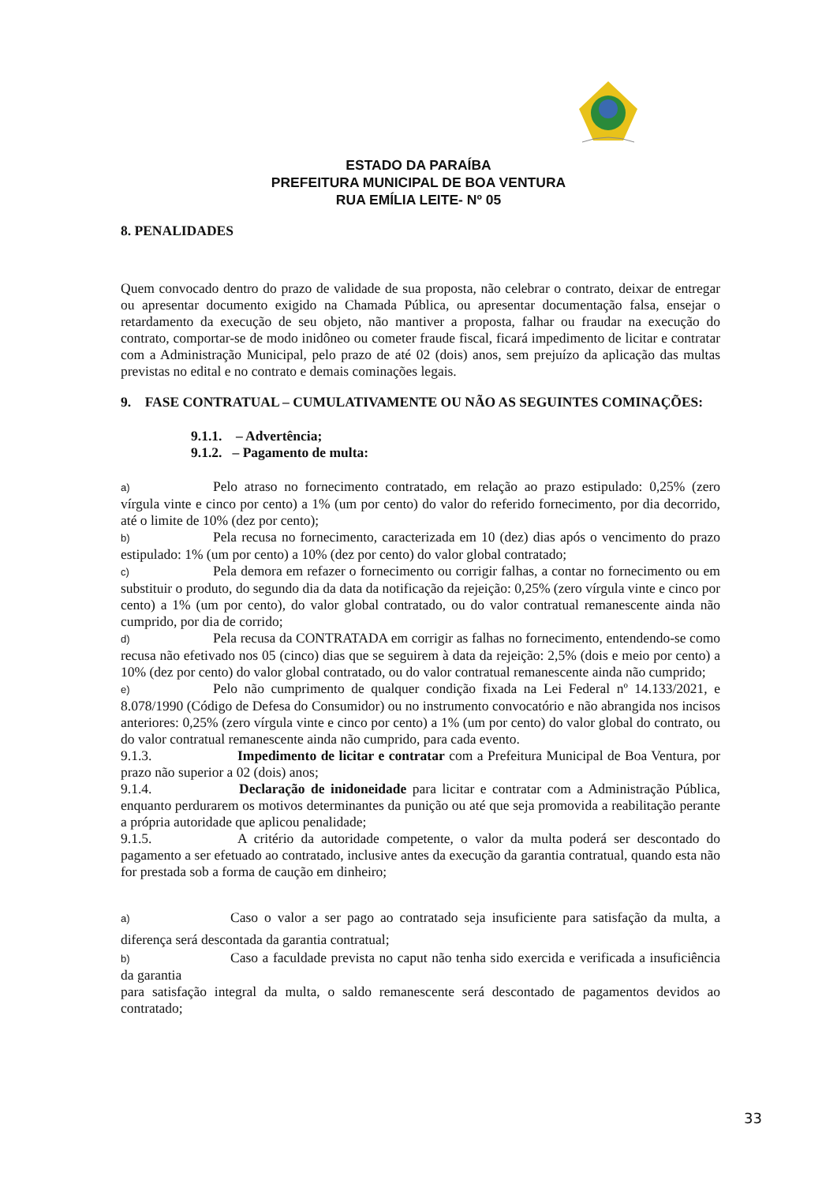ESTADO DA PARAÍBA
PREFEITURA MUNICIPAL DE BOA VENTURA
RUA EMÍLIA LEITE- Nº 05
8. PENALIDADES
Quem convocado dentro do prazo de validade de sua proposta, não celebrar o contrato, deixar de entregar ou apresentar documento exigido na Chamada Pública, ou apresentar documentação falsa, ensejar o retardamento da execução de seu objeto, não mantiver a proposta, falhar ou fraudar na execução do contrato, comportar-se de modo inidôneo ou cometer fraude fiscal, ficará impedimento de licitar e contratar com a Administração Municipal, pelo prazo de até 02 (dois) anos, sem prejuízo da aplicação das multas previstas no edital e no contrato e demais cominações legais.
9. FASE CONTRATUAL – CUMULATIVAMENTE OU NÃO AS SEGUINTES COMINAÇÕES:
9.1.1. – Advertência;
9.1.2. – Pagamento de multa:
a) Pelo atraso no fornecimento contratado, em relação ao prazo estipulado: 0,25% (zero vírgula vinte e cinco por cento) a 1% (um por cento) do valor do referido fornecimento, por dia decorrido, até o limite de 10% (dez por cento);
b) Pela recusa no fornecimento, caracterizada em 10 (dez) dias após o vencimento do prazo estipulado: 1% (um por cento) a 10% (dez por cento) do valor global contratado;
c) Pela demora em refazer o fornecimento ou corrigir falhas, a contar no fornecimento ou em substituir o produto, do segundo dia da data da notificação da rejeição: 0,25% (zero vírgula vinte e cinco por cento) a 1% (um por cento), do valor global contratado, ou do valor contratual remanescente ainda não cumprido, por dia de corrido;
d) Pela recusa da CONTRATADA em corrigir as falhas no fornecimento, entendendo-se como recusa não efetivado nos 05 (cinco) dias que se seguirem à data da rejeição: 2,5% (dois e meio por cento) a 10% (dez por cento) do valor global contratado, ou do valor contratual remanescente ainda não cumprido;
e) Pelo não cumprimento de qualquer condição fixada na Lei Federal nº 14.133/2021, e 8.078/1990 (Código de Defesa do Consumidor) ou no instrumento convocatório e não abrangida nos incisos anteriores: 0,25% (zero vírgula vinte e cinco por cento) a 1% (um por cento) do valor global do contrato, ou do valor contratual remanescente ainda não cumprido, para cada evento.
9.1.3. Impedimento de licitar e contratar com a Prefeitura Municipal de Boa Ventura, por prazo não superior a 02 (dois) anos;
9.1.4. Declaração de inidoneidade para licitar e contratar com a Administração Pública, enquanto perdurarem os motivos determinantes da punição ou até que seja promovida a reabilitação perante a própria autoridade que aplicou penalidade;
9.1.5. A critério da autoridade competente, o valor da multa poderá ser descontado do pagamento a ser efetuado ao contratado, inclusive antes da execução da garantia contratual, quando esta não for prestada sob a forma de caução em dinheiro;
a) Caso o valor a ser pago ao contratado seja insuficiente para satisfação da multa, a diferença será descontada da garantia contratual;
b) Caso a faculdade prevista no caput não tenha sido exercida e verificada a insuficiência da garantia
para satisfação integral da multa, o saldo remanescente será descontado de pagamentos devidos ao contratado;
33